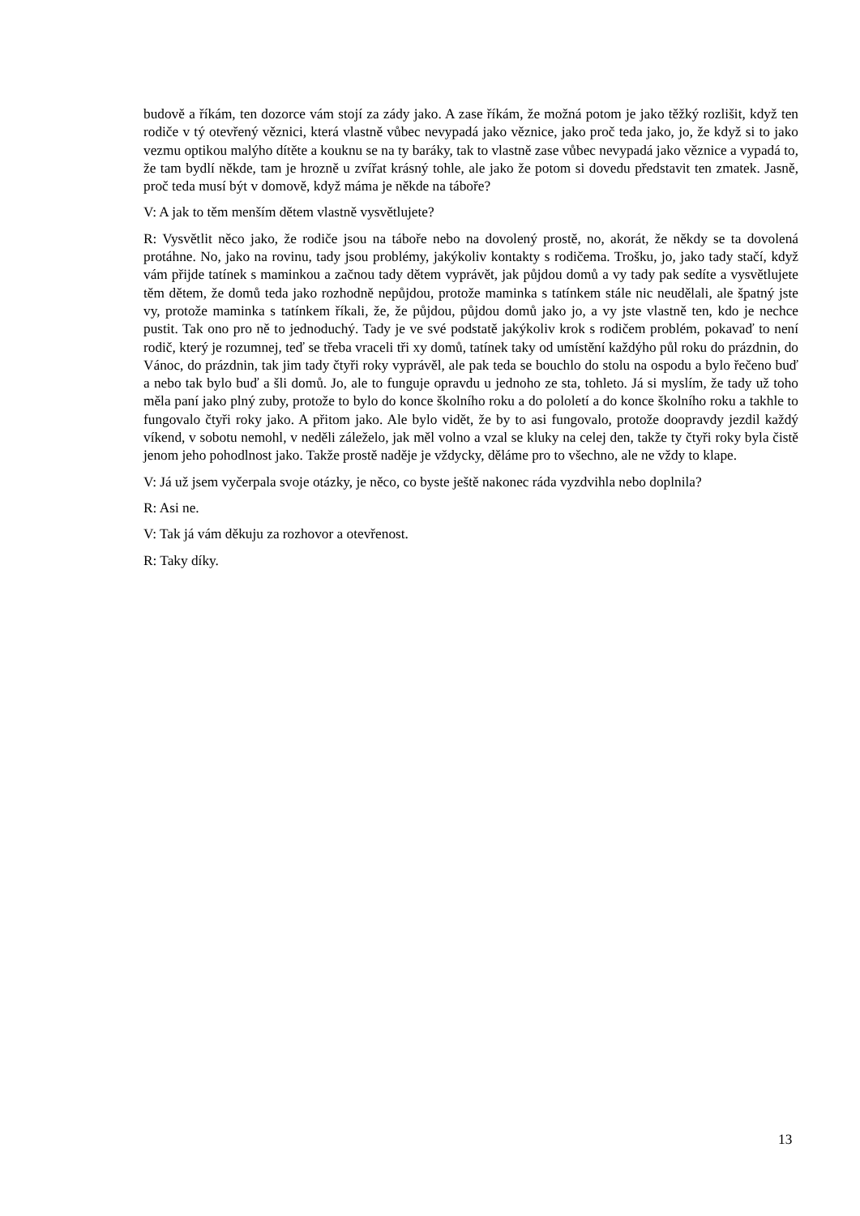budově a říkám, ten dozorce vám stojí za zády jako. A zase říkám, že možná potom je jako těžký rozlišit, když ten rodiče v tý otevřený věznici, která vlastně vůbec nevypadá jako věznice, jako proč teda jako, jo, že když si to jako vezmu optikou malýho dítěte a kouknu se na ty baráky, tak to vlastně zase vůbec nevypadá jako věznice a vypadá to, že tam bydlí někde, tam je hrozně u zvířat krásný tohle, ale jako že potom si dovedu představit ten zmatek. Jasně, proč teda musí být v domově, když máma je někde na táboře?
V: A jak to těm menším dětem vlastně vysvětlujete?
R: Vysvětlit něco jako, že rodiče jsou na táboře nebo na dovolený prostě, no, akorát, že někdy se ta dovolená protáhne. No, jako na rovinu, tady jsou problémy, jakýkoliv kontakty s rodičema. Trošku, jo, jako tady stačí, když vám přijde tatínek s maminkou a začnou tady dětem vyprávět, jak půjdou domů a vy tady pak sedíte a vysvětlujete těm dětem, že domů teda jako rozhodně nepůjdou, protože maminka s tatínkem stále nic neudělali, ale špatný jste vy, protože maminka s tatínkem říkali, že, že půjdou, půjdou domů jako jo, a vy jste vlastně ten, kdo je nechce pustit. Tak ono pro ně to jednoduchý. Tady je ve své podstatě jakýkoliv krok s rodičem problém, pokavaď to není rodič, který je rozumnej, teď se třeba vraceli tři xy domů, tatínek taky od umístění každýho půl roku do prázdnin, do Vánoc, do prázdnin, tak jim tady čtyři roky vyprávěl, ale pak teda se bouchlo do stolu na ospodu a bylo řečeno buď a nebo tak bylo buď a šli domů. Jo, ale to funguje opravdu u jednoho ze sta, tohleto. Já si myslím, že tady už toho měla paní jako plný zuby, protože to bylo do konce školního roku a do pololetí a do konce školního roku a takhle to fungovalo čtyři roky jako. A přitom jako. Ale bylo vidět, že by to asi fungovalo, protože doopravdy jezdil každý víkend, v sobotu nemohl, v neděli záleželo, jak měl volno a vzal se kluky na celej den, takže ty čtyři roky byla čistě jenom jeho pohodlnost jako. Takže prostě naděje je vždycky, děláme pro to všechno, ale ne vždy to klape.
V: Já už jsem vyčerpala svoje otázky, je něco, co byste ještě nakonec ráda vyzdvihla nebo doplnila?
R: Asi ne.
V: Tak já vám děkuju za rozhovor a otevřenost.
R: Taky díky.
13